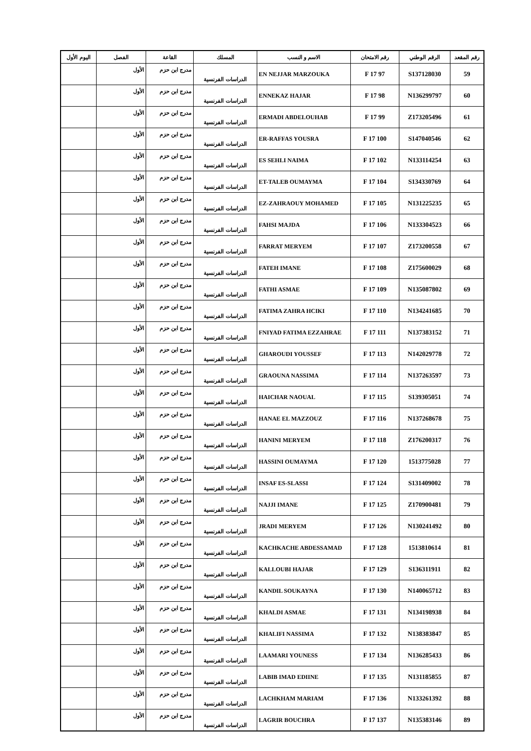| رقم المقعد | الرقم الوطني | رقم الامتحان | الاسم و النسب | المسلك | القاعة | الفصل | اليوم الأول |
| --- | --- | --- | --- | --- | --- | --- | --- |
| 59 | S137128030 | 97 F 17 | EN NEJJAR MARZOUKA | الدراسات الفرنسية | مدرج ابن حزم | الأول | |
| 60 | N136299797 | 98 F 17 | ENNEKAZ HAJAR | الدراسات الفرنسية | مدرج ابن حزم | الأول | |
| 61 | Z173205496 | 99 F 17 | ERMADI ABDELOUHAB | الدراسات الفرنسية | مدرج ابن حزم | الأول | |
| 62 | S147040546 | 100 F 17 | ER-RAFFAS YOUSRA | الدراسات الفرنسية | مدرج ابن حزم | الأول | |
| 63 | N133114254 | 102 F 17 | ES SEHLI NAIMA | الدراسات الفرنسية | مدرج ابن حزم | الأول | |
| 64 | S134330769 | 104 F 17 | ET-TALEB OUMAYMA | الدراسات الفرنسية | مدرج ابن حزم | الأول | |
| 65 | N131225235 | 105 F 17 | EZ-ZAHRAOUY MOHAMED | الدراسات الفرنسية | مدرج ابن حزم | الأول | |
| 66 | N133304523 | 106 F 17 | FAHSI MAJDA | الدراسات الفرنسية | مدرج ابن حزم | الأول | |
| 67 | Z173200558 | 107 F 17 | FARRAT MERYEM | الدراسات الفرنسية | مدرج ابن حزم | الأول | |
| 68 | Z175600029 | 108 F 17 | FATEH IMANE | الدراسات الفرنسية | مدرج ابن حزم | الأول | |
| 69 | N135087802 | 109 F 17 | FATHI ASMAE | الدراسات الفرنسية | مدرج ابن حزم | الأول | |
| 70 | N134241685 | 110 F 17 | FATIMA ZAHRA HCIKI | الدراسات الفرنسية | مدرج ابن حزم | الأول | |
| 71 | N137383152 | 111 F 17 | FNIYAD FATIMA EZZAHRAE | الدراسات الفرنسية | مدرج ابن حزم | الأول | |
| 72 | N142029778 | 113 F 17 | GHAROUDI YOUSSEF | الدراسات الفرنسية | مدرج ابن حزم | الأول | |
| 73 | N137263597 | 114 F 17 | GRAOUNA NASSIMA | الدراسات الفرنسية | مدرج ابن حزم | الأول | |
| 74 | S139305051 | 115 F 17 | HAICHAR NAOUAL | الدراسات الفرنسية | مدرج ابن حزم | الأول | |
| 75 | N137268678 | 116 F 17 | HANAE EL MAZZOUZ | الدراسات الفرنسية | مدرج ابن حزم | الأول | |
| 76 | Z176200317 | 118 F 17 | HANINI MERYEM | الدراسات الفرنسية | مدرج ابن حزم | الأول | |
| 77 | 1513775028 | 120 F 17 | HASSINI OUMAYMA | الدراسات الفرنسية | مدرج ابن حزم | الأول | |
| 78 | S131409002 | 124 F 17 | INSAF ES-SLASSI | الدراسات الفرنسية | مدرج ابن حزم | الأول | |
| 79 | Z170900481 | 125 F 17 | NAJJI IMANE | الدراسات الفرنسية | مدرج ابن حزم | الأول | |
| 80 | N130241492 | 126 F 17 | JRADI MERYEM | الدراسات الفرنسية | مدرج ابن حزم | الأول | |
| 81 | 1513810614 | 128 F 17 | KACHKACHE ABDESSAMAD | الدراسات الفرنسية | مدرج ابن حزم | الأول | |
| 82 | S136311911 | 129 F 17 | KALLOUBI HAJAR | الدراسات الفرنسية | مدرج ابن حزم | الأول | |
| 83 | N140065712 | 130 F 17 | KANDIL SOUKAYNA | الدراسات الفرنسية | مدرج ابن حزم | الأول | |
| 84 | N134198938 | 131 F 17 | KHALDI ASMAE | الدراسات الفرنسية | مدرج ابن حزم | الأول | |
| 85 | N138383847 | 132 F 17 | KHALIFI NASSIMA | الدراسات الفرنسية | مدرج ابن حزم | الأول | |
| 86 | N136285433 | 134 F 17 | LAAMARI YOUNESS | الدراسات الفرنسية | مدرج ابن حزم | الأول | |
| 87 | N131185855 | 135 F 17 | LABIB IMAD EDIINE | الدراسات الفرنسية | مدرج ابن حزم | الأول | |
| 88 | N133261392 | 136 F 17 | LACHKHAM MARIAM | الدراسات الفرنسية | مدرج ابن حزم | الأول | |
| 89 | N135383146 | 137 F 17 | LAGRIR BOUCHRA | الدراسات الفرنسية | مدرج ابن حزم | الأول | |